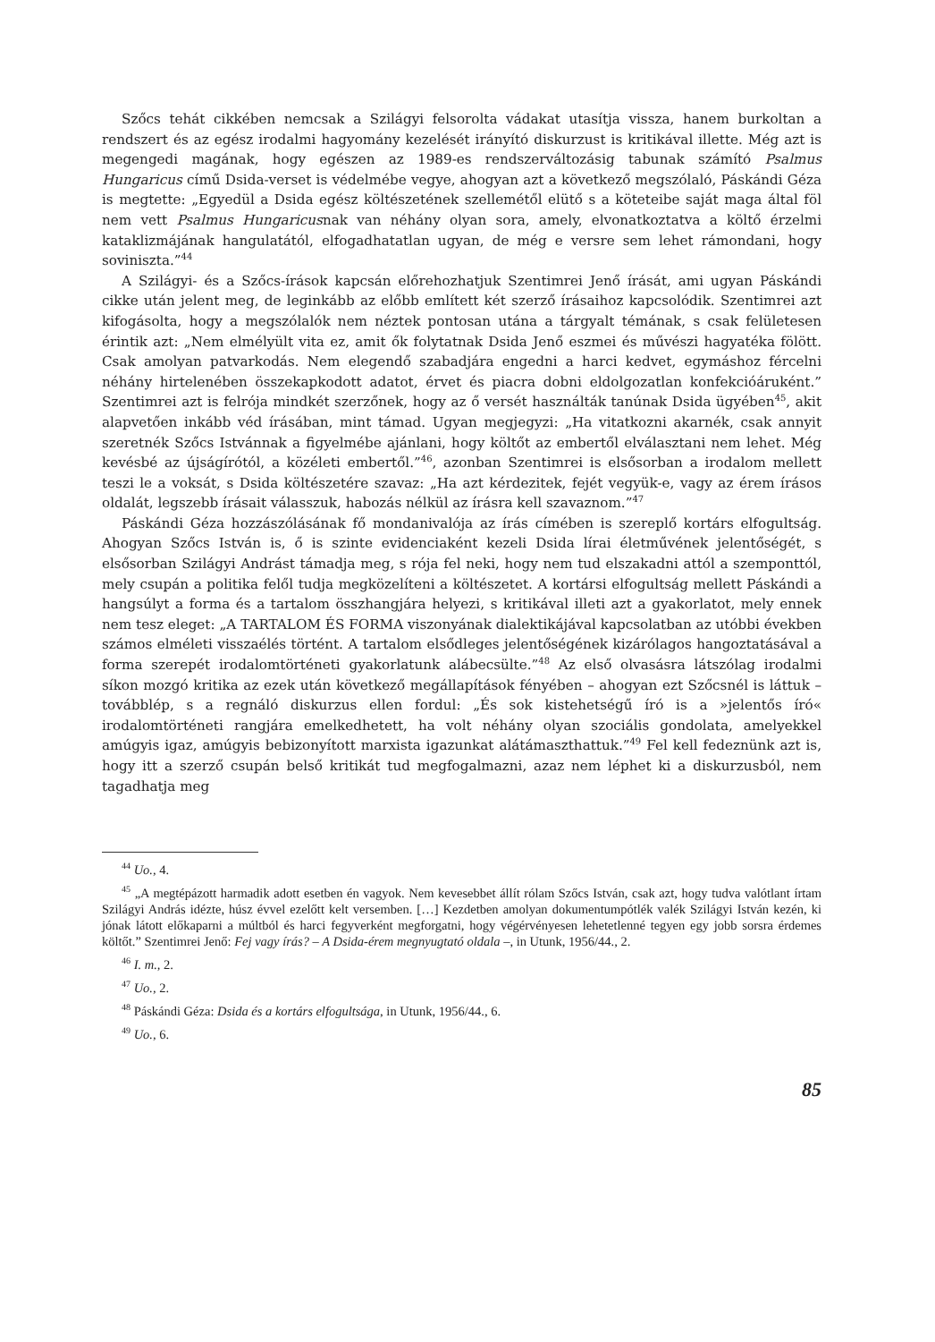Szőcs tehát cikkében nemcsak a Szilágyi felsorolta vádakat utasítja vissza, hanem burkoltan a rendszert és az egész irodalmi hagyomány kezelését irányító diskurzust is kritikával illette. Még azt is megengedi magának, hogy egészen az 1989-es rendszerváltozásig tabunak számító Psalmus Hungaricus című Dsida-verset is védelmébe vegye, ahogyan azt a következő megszólaló, Páskándi Géza is megtette: „Egyedül a Dsida egész költészetének szellemétől elütő s a köteteibe saját maga által föl nem vett Psalmus Hungaricusnak van néhány olyan sora, amely, elvonatkoztatva a költő érzelmi kataklizmájának hangulatától, elfogadhatatlan ugyan, de még e versre sem lehet rámondani, hogy soviniszta.”<sup>44</sup>
A Szilágyi- és a Szőcs-írások kapcsán előrehozhatjuk Szentimrei Jenő írását, ami ugyan Páskándi cikke után jelent meg, de leginkább az előbb említett két szerző írásaihoz kapcsolódik. Szentimrei azt kifogásolta, hogy a megszólalók nem néztek pontosan utána a tárgyalt témának, s csak felületesen érintik azt: „Nem elmélyült vita ez, amit ők folytatnak Dsida Jenő eszmei és művészi hagyatéka fölött. Csak amolyan patvarkodás. Nem elegendő szabadjára engedni a harci kedvet, egymáshoz fércelni néhány hirtelenében összekapkodott adatot, érvet és piacra dobni eldolgozatlan konfekcióáruként.” Szentimrei azt is felrója mindkét szerzőnek, hogy az ő versét használták tanúnak Dsida ügyében<sup>45</sup>, akit alapvetően inkább véd írásában, mint támad. Ugyan megjegyzi: „Ha vitatkozni akarnék, csak annyit szeretnék Szőcs Istvánnak a figyelmébe ajánlani, hogy költőt az embertől elválasztani nem lehet. Még kevésbé az újságírótól, a közéleti embertől.”<sup>46</sup>, azonban Szentimrei is elsősorban a irodalom mellett teszi le a voksát, s Dsida költészetére szavaz: „Ha azt kérdezitek, fejét vegyük-e, vagy az érem írásos oldalát, legszebb írásait válasszuk, habozás nélkül az írásra kell szavaznom.”<sup>47</sup>
Páskándi Géza hozzászólásának fő mondanivalója az írás címében is szereplő kortárs elfogultság. Ahogyan Szőcs István is, ő is szinte evidenciaként kezeli Dsida lírai életművének jelentőségét, s elsősorban Szilágyi Andrást támadja meg, s rója fel neki, hogy nem tud elszakadni attól a szemponttól, mely csupán a politika felől tudja megközelíteni a költészetet. A kortársi elfogultság mellett Páskándi a hangsúlyt a forma és a tartalom összhangjára helyezi, s kritikával illeti azt a gyakorlatot, mely ennek nem tesz eleget: „A TARTALOM ÉS FORMA viszonyának dialektikájával kapcsolatban az utóbbi években számos elméleti visszaélés történt. A tartalom elsődleges jelentőségének kizárólagos hangoztatásával a forma szerepét irodalomtörténeti gyakorlatunk alábecsülte.”<sup>48</sup> Az első olvasásra látszólag irodalmi síkon mozgó kritika az ezek után következő megállapítások fényében – ahogyan ezt Szőcsnél is láttuk – továbblép, s a regnáló diskurzus ellen fordul: „És sok kistehetségű író is a »jelentős író« irodalomtörténeti rangjára emelkedhetett, ha volt néhány olyan szociális gondolata, amelyekkel amúgyis igaz, amúgyis bebizonyított marxista igazunkat alátámaszthattuk.”<sup>49</sup> Fel kell fedeznünk azt is, hogy itt a szerző csupán belső kritikát tud megfogalmazni, azaz nem léphet ki a diskurzusból, nem tagadhatja meg
<sup>44</sup> Uo., 4.
<sup>45</sup> „A megtépázott harmadik adott esetben én vagyok. Nem kevesebbet állít rólam Szőcs István, csak azt, hogy tudva valótlant írtam Szilágyi András idézte, húsz évvel ezelőtt kelt versemben. […] Kezdetben amolyan dokumentumpótlék valék Szilágyi István kezén, ki jónak látott előkaparni a múltból és harci fegyverként megforgatni, hogy végérvényesen lehetetlenné tegyen egy jobb sorsra érdemes költőt.” Szentimrei Jenő: Fej vagy írás? – A Dsida-érem megnyugtató oldala –, in Utunk, 1956/44., 2.
<sup>46</sup> I. m., 2.
<sup>47</sup> Uo., 2.
<sup>48</sup> Páskándi Géza: Dsida és a kortárs elfogultsága, in Utunk, 1956/44., 6.
<sup>49</sup> Uo., 6.
85